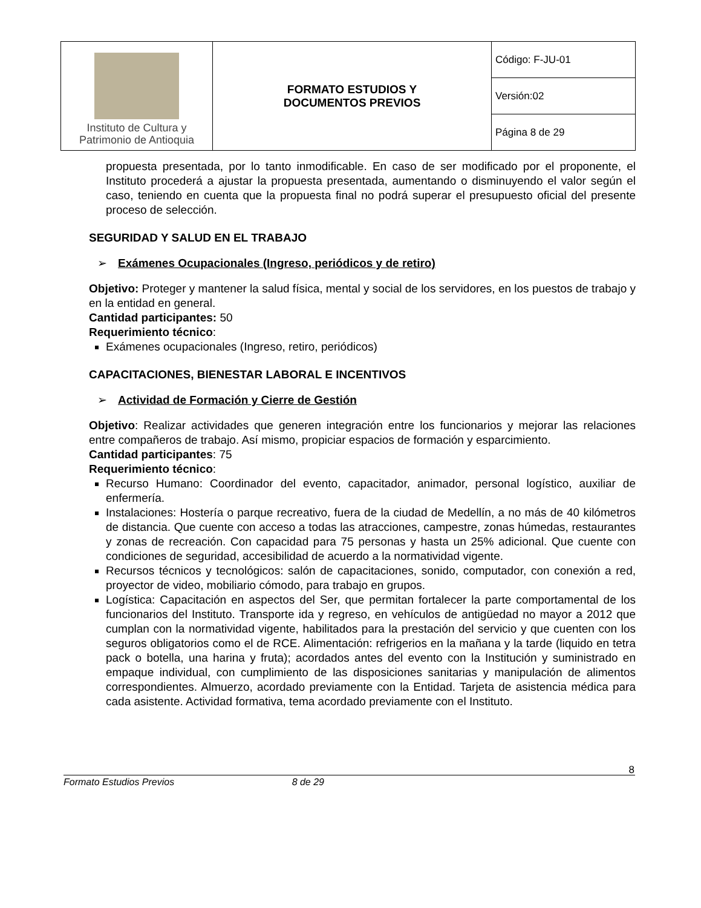| Instituto de Cultura y Patrimonio de Antioquia | FORMATO ESTUDIOS Y DOCUMENTOS PREVIOS | Código: F-JU-01 |
| | | Versión:02 |
| | | Página 8 de 29 |
propuesta presentada, por lo tanto inmodificable. En caso de ser modificado por el proponente, el Instituto procederá a ajustar la propuesta presentada, aumentando o disminuyendo el valor según el caso, teniendo en cuenta que la propuesta final no podrá superar el presupuesto oficial del presente proceso de selección.
SEGURIDAD Y SALUD EN EL TRABAJO
➢ Exámenes Ocupacionales (Ingreso, periódicos y de retiro)
Objetivo: Proteger y mantener la salud física, mental y social de los servidores, en los puestos de trabajo y en la entidad en general.
Cantidad participantes: 50
Requerimiento técnico:
Exámenes ocupacionales (Ingreso, retiro, periódicos)
CAPACITACIONES, BIENESTAR LABORAL E INCENTIVOS
➢ Actividad de Formación y Cierre de Gestión
Objetivo: Realizar actividades que generen integración entre los funcionarios y mejorar las relaciones entre compañeros de trabajo. Así mismo, propiciar espacios de formación y esparcimiento.
Cantidad participantes: 75
Requerimiento técnico:
Recurso Humano: Coordinador del evento, capacitador, animador, personal logístico, auxiliar de enfermería.
Instalaciones: Hostería o parque recreativo, fuera de la ciudad de Medellín, a no más de 40 kilómetros de distancia. Que cuente con acceso a todas las atracciones, campestre, zonas húmedas, restaurantes y zonas de recreación. Con capacidad para 75 personas y hasta un 25% adicional. Que cuente con condiciones de seguridad, accesibilidad de acuerdo a la normatividad vigente.
Recursos técnicos y tecnológicos: salón de capacitaciones, sonido, computador, con conexión a red, proyector de video, mobiliario cómodo, para trabajo en grupos.
Logística: Capacitación en aspectos del Ser, que permitan fortalecer la parte comportamental de los funcionarios del Instituto. Transporte ida y regreso, en vehículos de antigüedad no mayor a 2012 que cumplan con la normatividad vigente, habilitados para la prestación del servicio y que cuenten con los seguros obligatorios como el de RCE. Alimentación: refrigerios en la mañana y la tarde (liquido en tetra pack o botella, una harina y fruta); acordados antes del evento con la Institución y suministrado en empaque individual, con cumplimiento de las disposiciones sanitarias y manipulación de alimentos correspondientes. Almuerzo, acordado previamente con la Entidad. Tarjeta de asistencia médica para cada asistente. Actividad formativa, tema acordado previamente con el Instituto.
8
Formato Estudios Previos 8 de 29